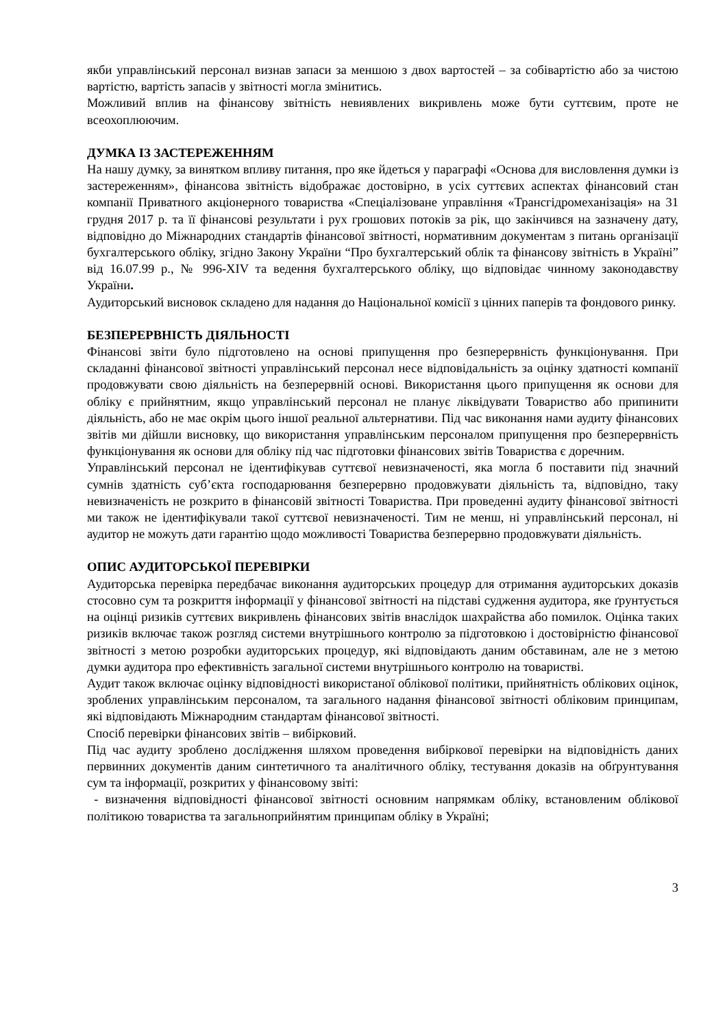якби управлінський персонал визнав запаси за меншою з двох вартостей – за собівартістю або за чистою вартістю, вартість запасів у звітності могла змінитись.
Можливий вплив на фінансову звітність невиявлених викривлень може бути суттєвим, проте не всеохоплюючим.
ДУМКА ІЗ ЗАСТЕРЕЖЕННЯМ
На нашу думку, за винятком впливу питання, про яке йдеться у параграфі «Основа для висловлення думки із застереженням», фінансова звітність відображає достовірно, в усіх суттєвих аспектах фінансовий стан компанії Приватного акціонерного товариства «Спеціалізоване управління «Трансгідромеханізація» на 31 грудня 2017 р. та її фінансові результати і рух грошових потоків за рік, що закінчився на зазначену дату, відповідно до Міжнародних стандартів фінансової звітності, нормативним документам з питань організації бухгалтерського обліку, згідно Закону України “Про бухгалтерський облік та фінансову звітність в Україні” від 16.07.99 р., № 996-XIV та ведення бухгалтерського обліку, що відповідає чинному законодавству України.
Аудиторський висновок складено для надання до Національної комісії з цінних паперів та фондового ринку.
БЕЗПЕРЕРВНІСТЬ ДІЯЛЬНОСТІ
Фінансові звіти було підготовлено на основі припущення про безперервність функціонування. При складанні фінансової звітності управлінський персонал несе відповідальність за оцінку здатності компанії продовжувати свою діяльність на безперервній основі. Використання цього припущення як основи для обліку є прийнятним, якщо управлінський персонал не планує ліквідувати Товариство або припинити діяльність, або не має окрім цього іншої реальної альтернативи. Під час виконання нами аудиту фінансових звітів ми дійшли висновку, що використання управлінським персоналом припущення про безперервність функціонування як основи для обліку під час підготовки фінансових звітів Товариства є доречним.
Управлінський персонал не ідентифікував суттєвої невизначеності, яка могла б поставити під значний сумнів здатність суб’єкта господарювання безперервно продовжувати діяльність та, відповідно, таку невизначеність не розкрито в фінансовій звітності Товариства. При проведенні аудиту фінансової звітності ми також не ідентифікували такої суттєвої невизначеності. Тим не менш, ні управлінський персонал, ні аудитор не можуть дати гарантію щодо можливості Товариства безперервно продовжувати діяльність.
ОПИС АУДИТОРСЬКОЇ ПЕРЕВІРКИ
Аудиторська перевірка передбачає виконання аудиторських процедур для отримання аудиторських доказів стосовно сум та розкриття інформації у фінансової звітності на підставі судження аудитора, яке ґрунтується на оцінці ризиків суттєвих викривлень фінансових звітів внаслідок шахрайства або помилок. Оцінка таких ризиків включає також розгляд системи внутрішнього контролю за підготовкою і достовірністю фінансової звітності з метою розробки аудиторських процедур, які відповідають даним обставинам, але не з метою думки аудитора про ефективність загальної системи внутрішнього контролю на товаристві.
Аудит також включає оцінку відповідності використаної облікової політики, прийнятність облікових оцінок, зроблених управлінським персоналом, та загального надання фінансової звітності обліковим принципам, які відповідають Міжнародним стандартам фінансової звітності.
Спосіб перевірки фінансових звітів – вибірковий.
Під час аудиту зроблено дослідження шляхом проведення вибіркової перевірки на відповідність даних первинних документів даним синтетичного та аналітичного обліку, тестування доказів на обґрунтування сум та інформації, розкритих у фінансовому звіті:
- визначення відповідності фінансової звітності основним напрямкам обліку, встановленим облікової політикою товариства та загальноприйнятим принципам обліку в Україні;
3